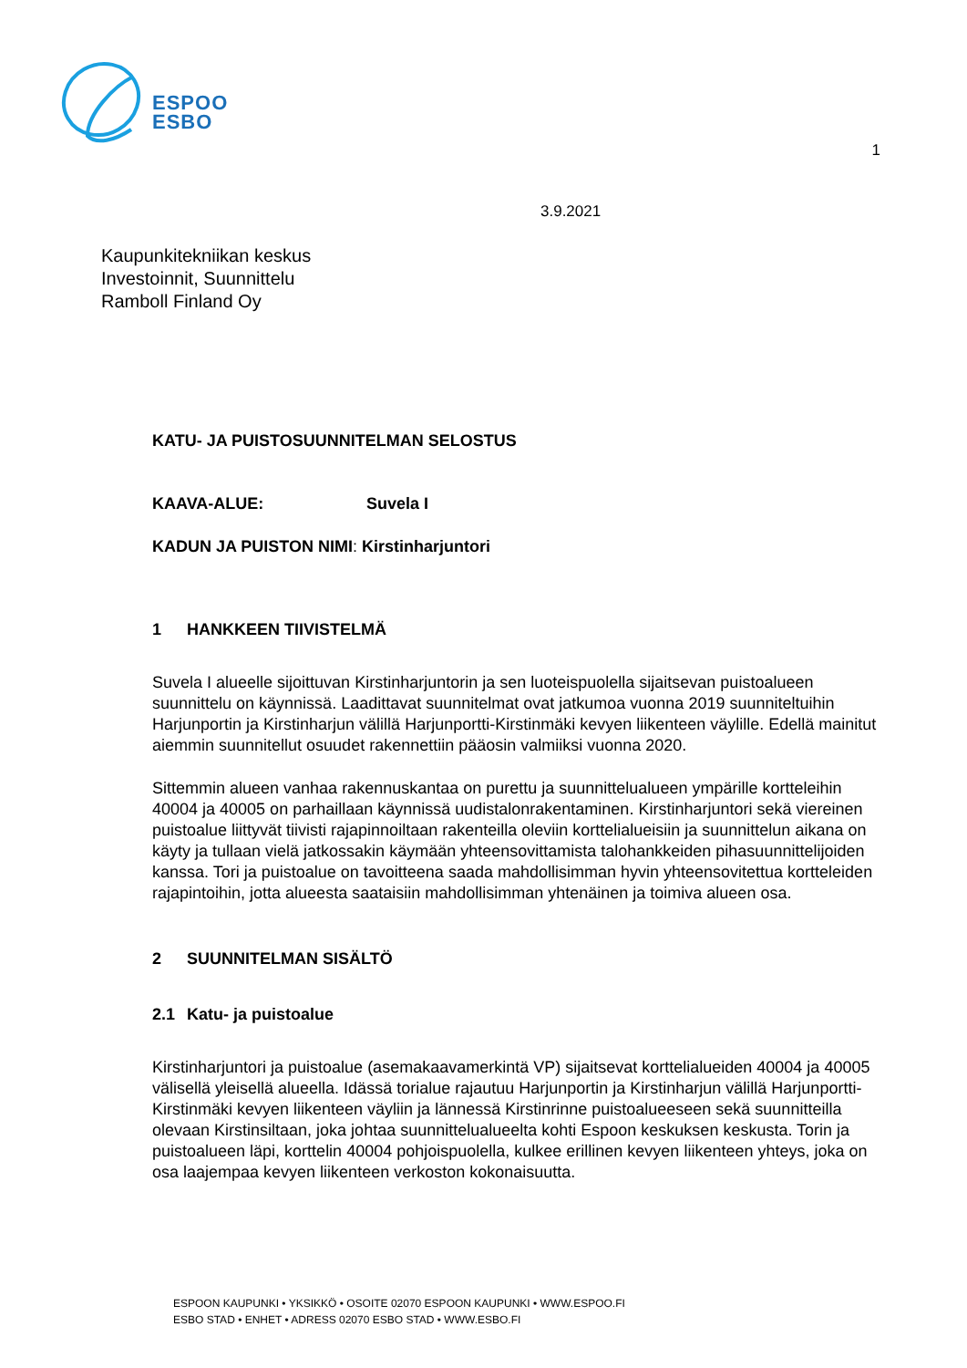ESPOO
ESBO
1
3.9.2021
Kaupunkitekniikan keskus
Investoinnit, Suunnittelu
Ramboll Finland Oy
KATU- JA PUISTOSUUNNITELMAN SELOSTUS
KAAVA-ALUE: Suvela I
KADUN JA PUISTON NIMI: Kirstinharjuntori
1 HANKKEEN TIIVISTELMÄ
Suvela I alueelle sijoittuvan Kirstinharjuntorin ja sen luoteispuolella sijaitsevan puistoalueen suunnittelu on käynnissä. Laadittavat suunnitelmat ovat jatkumoa vuonna 2019 suunniteltuihin Harjunportin ja Kirstinharjun välillä Harjunportti-Kirstinmäki kevyen liikenteen väylille. Edellä mainitut aiemmin suunnitellut osuudet rakennettiin pääosin valmiiksi vuonna 2020.
Sittemmin alueen vanhaa rakennuskantaa on purettu ja suunnittelualueen ympärille kortteleihin 40004 ja 40005 on parhaillaan käynnissä uudistalonrakentaminen. Kirstinharjuntori sekä viereinen puistoalue liittyvät tiivisti rajapinnoiltaan rakenteilla oleviin korttelialueisiin ja suunnittelun aikana on käyty ja tullaan vielä jatkossakin käymään yhteensovittamista talohankkeiden pihasuunnittelijoiden kanssa. Tori ja puistoalue on tavoitteena saada mahdollisimman hyvin yhteensovitettua kortteleiden rajapintoihin, jotta alueesta saataisiin mahdollisimman yhtenäinen ja toimiva alueen osa.
2 SUUNNITELMAN SISÄLTÖ
2.1 Katu- ja puistoalue
Kirstinharjuntori ja puistoalue (asemakaavamerkintä VP) sijaitsevat korttelialueiden 40004 ja 40005 välisellä yleisellä alueella. Idässä torialue rajautuu Harjunportin ja Kirstinharjun välillä Harjunportti-Kirstinmäki kevyen liikenteen väyliin ja lännessä Kirstinrinne puistoalueeseen sekä suunnitteilla olevaan Kirstinsiltaan, joka johtaa suunnittelualueelta kohti Espoon keskuksen keskusta. Torin ja puistoalueen läpi, korttelin 40004 pohjoispuolella, kulkee erillinen kevyen liikenteen yhteys, joka on osa laajempaa kevyen liikenteen verkoston kokonaisuutta.
ESPOON KAUPUNKI • YKSIKKÖ • OSOITE 02070 ESPOON KAUPUNKI • WWW.ESPOO.FI
ESBO STAD • ENHET • ADRESS 02070 ESBO STAD • WWW.ESBO.FI